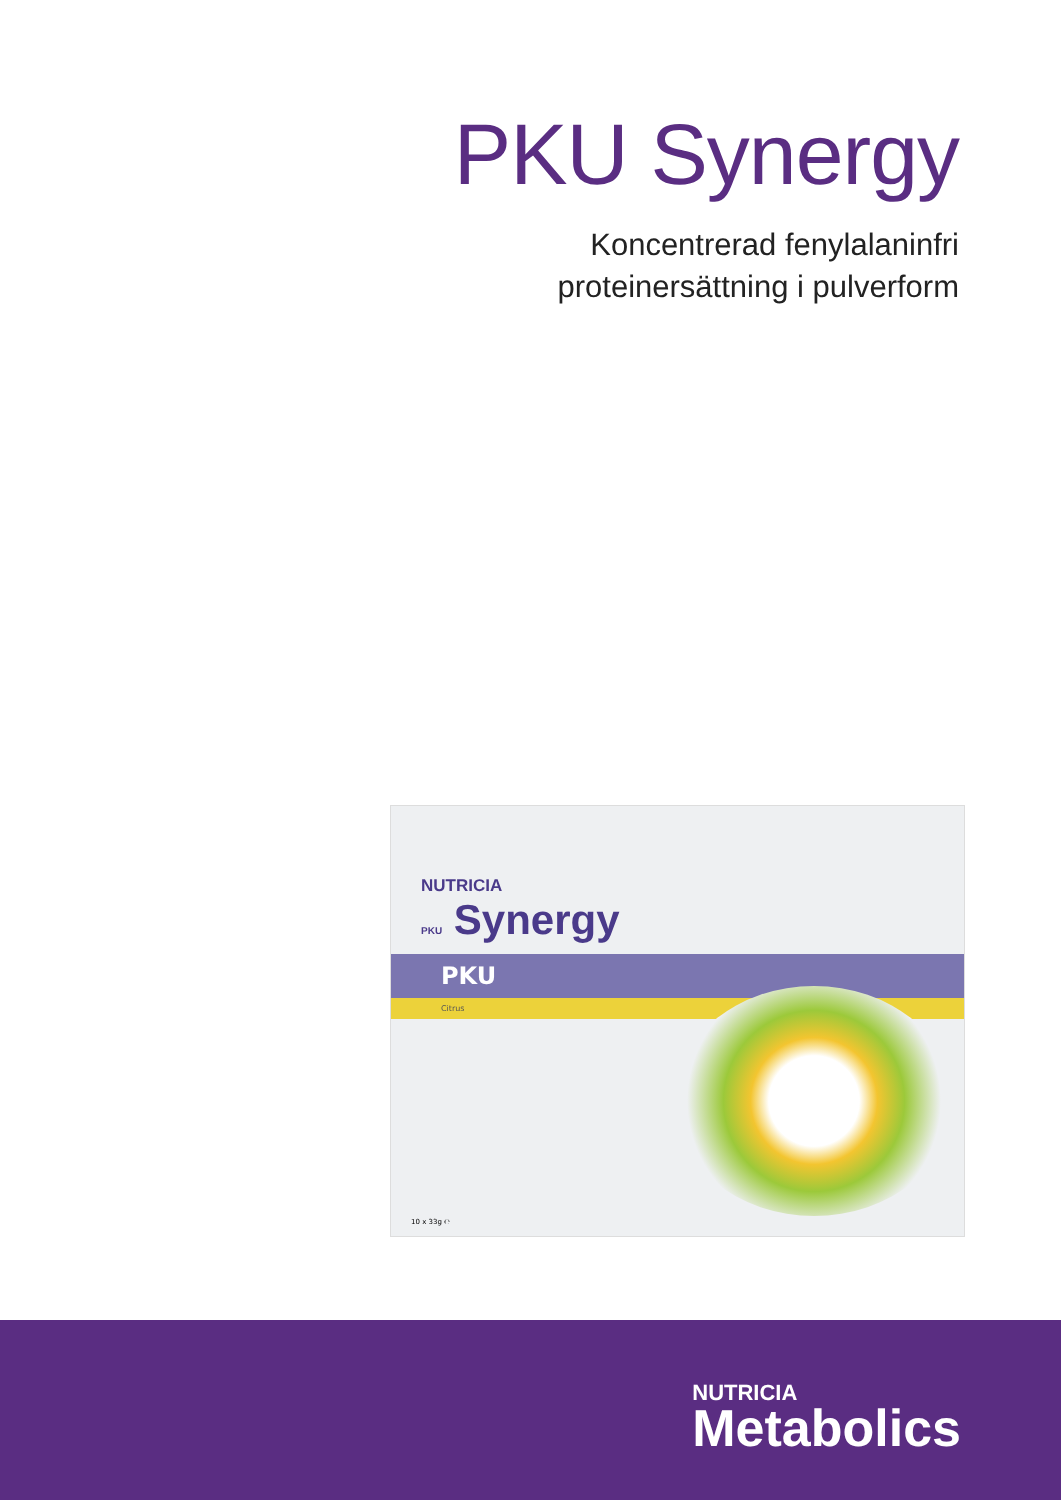PKU Synergy
Koncentrerad fenylalaninfri
proteinersättning i pulverform
NUTRICIA
PKU Synergy
PKU
Citrus
10 x 33g ℮
NUTRICIA
Metabolics